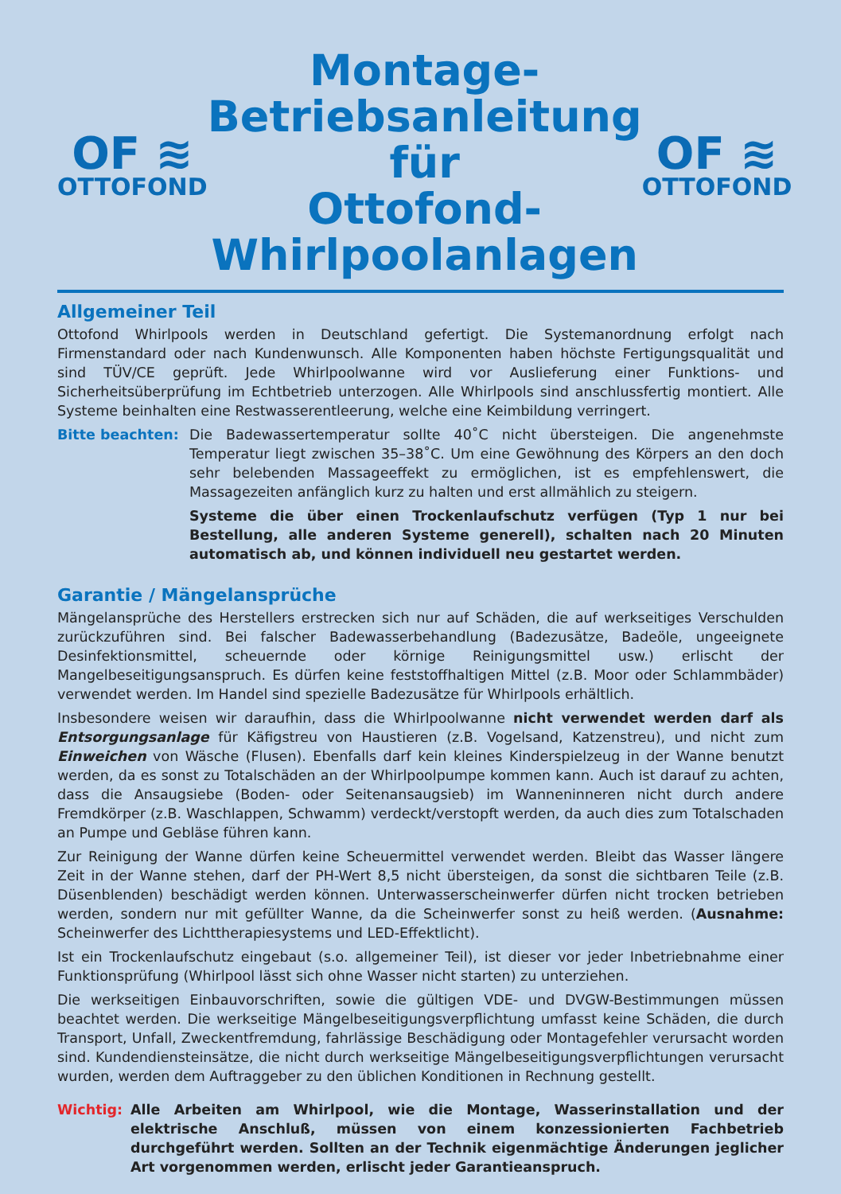OF ≋
OTTOFOND
Montage-
Betriebsanleitung
für
Ottofond-Whirlpoolanlagen
OF ≋
OTTOFOND
Allgemeiner Teil
Ottofond Whirlpools werden in Deutschland gefertigt. Die Systemanordnung erfolgt nach Firmenstandard oder nach Kundenwunsch. Alle Komponenten haben höchste Fertigungsqualität und sind TÜV/CE geprüft. Jede Whirlpoolwanne wird vor Auslieferung einer Funktions- und Sicherheitsüberprüfung im Echtbetrieb unterzogen. Alle Whirlpools sind anschlussfertig montiert. Alle Systeme beinhalten eine Restwasserentleerung, welche eine Keimbildung verringert.
Bitte beachten:
Die Badewassertemperatur sollte 40˚C nicht übersteigen. Die angenehmste Temperatur liegt zwischen 35–38˚C. Um eine Gewöhnung des Körpers an den doch sehr belebenden Massageeffekt zu ermöglichen, ist es empfehlenswert, die Massagezeiten anfänglich kurz zu halten und erst allmählich zu steigern.
Systeme die über einen Trockenlaufschutz verfügen (Typ 1 nur bei Bestellung, alle anderen Systeme generell), schalten nach 20 Minuten automatisch ab, und können individuell neu gestartet werden.
Garantie / Mängelansprüche
Mängelansprüche des Herstellers erstrecken sich nur auf Schäden, die auf werkseitiges Verschulden zurückzuführen sind. Bei falscher Badewasserbehandlung (Badezusätze, Badeöle, ungeeignete Desinfektionsmittel, scheuernde oder körnige Reinigungsmittel usw.) erlischt der Mangelbeseitigungsanspruch. Es dürfen keine feststoffhaltigen Mittel (z.B. Moor oder Schlammbäder) verwendet werden. Im Handel sind spezielle Badezusätze für Whirlpools erhältlich.
Insbesondere weisen wir daraufhin, dass die Whirlpoolwanne nicht verwendet werden darf als Entsorgungsanlage für Käfigstreu von Haustieren (z.B. Vogelsand, Katzenstreu), und nicht zum Einweichen von Wäsche (Flusen). Ebenfalls darf kein kleines Kinderspielzeug in der Wanne benutzt werden, da es sonst zu Totalschäden an der Whirlpoolpumpe kommen kann. Auch ist darauf zu achten, dass die Ansaugsiebe (Boden- oder Seitenansaugsieb) im Wanneninneren nicht durch andere Fremdkörper (z.B. Waschlappen, Schwamm) verdeckt/verstopft werden, da auch dies zum Totalschaden an Pumpe und Gebläse führen kann.
Zur Reinigung der Wanne dürfen keine Scheuermittel verwendet werden. Bleibt das Wasser längere Zeit in der Wanne stehen, darf der PH-Wert 8,5 nicht übersteigen, da sonst die sichtbaren Teile (z.B. Düsenblenden) beschädigt werden können. Unterwasserscheinwerfer dürfen nicht trocken betrieben werden, sondern nur mit gefüllter Wanne, da die Scheinwerfer sonst zu heiß werden. (Ausnahme: Scheinwerfer des Lichttherapiesystems und LED-Effektlicht).
Ist ein Trockenlaufschutz eingebaut (s.o. allgemeiner Teil), ist dieser vor jeder Inbetriebnahme einer Funktionsprüfung (Whirlpool lässt sich ohne Wasser nicht starten) zu unterziehen.
Die werkseitigen Einbauvorschriften, sowie die gültigen VDE- und DVGW-Bestimmungen müssen beachtet werden. Die werkseitige Mängelbeseitigungsverpflichtung umfasst keine Schäden, die durch Transport, Unfall, Zweckentfremdung, fahrlässige Beschädigung oder Montagefehler verursacht worden sind. Kundendiensteinsätze, die nicht durch werkseitige Mängelbeseitigungsverpflichtungen verursacht wurden, werden dem Auftraggeber zu den üblichen Konditionen in Rechnung gestellt.
Wichtig:
Alle Arbeiten am Whirlpool, wie die Montage, Wasserinstallation und der elektrische Anschluß, müssen von einem konzessionierten Fachbetrieb durchgeführt werden. Sollten an der Technik eigenmächtige Änderungen jeglicher Art vorgenommen werden, erlischt jeder Garantieanspruch.